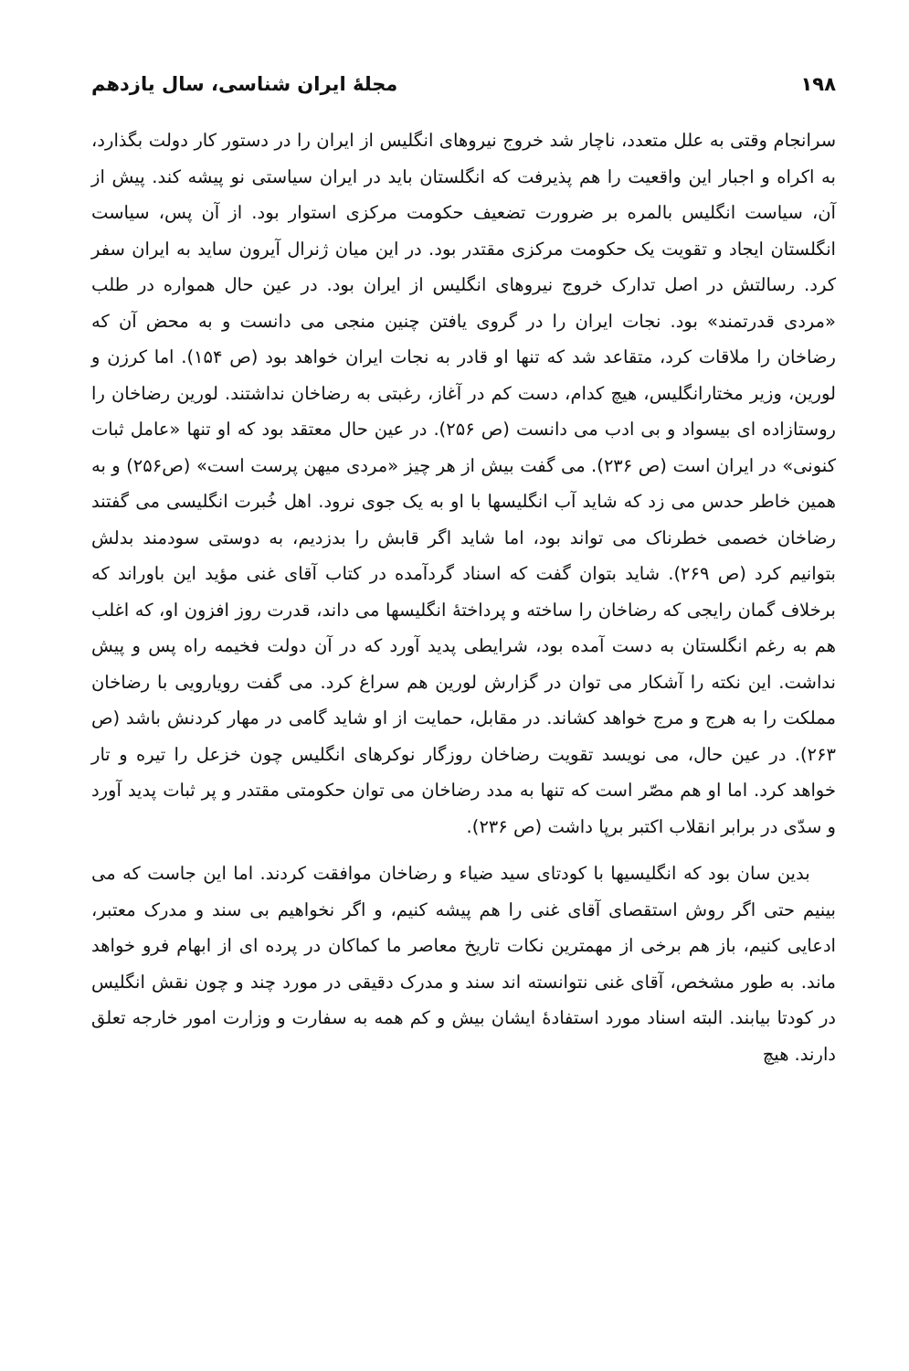۱۹۸ مجلهٔ ایران شناسی، سال یازدهم
سرانجام وقتی به علل متعدد، ناچار شد خروج نیروهای انگلیس از ایران را در دستور کار دولت بگذارد، به اکراه و اجبار این واقعیت را هم پذیرفت که انگلستان باید در ایران سیاستی نو پیشه کند. پیش از آن، سیاست انگلیس بالمره بر ضرورت تضعیف حکومت مرکزی استوار بود. از آن پس، سیاست انگلستان ایجاد و تقویت یک حکومت مرکزی مقتدر بود. در این میان ژنرال آیرون ساید به ایران سفر کرد. رسالتش در اصل تدارک خروج نیروهای انگلیس از ایران بود. در عین حال همواره در طلب «مردی قدرتمند» بود. نجات ایران را در گروی یافتن چنین منجی می دانست و به محض آن که رضاخان را ملاقات کرد، متقاعد شد که تنها او قادر به نجات ایران خواهد بود (ص ۱۵۴). اما کرزن و لورین، وزیر مختارانگلیس، هیچ کدام، دست کم در آغاز، رغبتی به رضاخان نداشتند. لورین رضاخان را روستازاده ای بیسواد و بی ادب می دانست (ص ۲۵۶). در عین حال معتقد بود که او تنها «عامل ثبات کنونی» در ایران است (ص ۲۳۶). می گفت بیش از هر چیز «مردی میهن پرست است» (ص۲۵۶) و به همین خاطر حدس می زد که شاید آب انگلیسها با او به یک جوی نرود. اهل خُبرت انگلیسی می گفتند رضاخان خصمی خطرناک می تواند بود، اما شاید اگر قابش را بدزدیم، به دوستی سودمند بدلش بتوانیم کرد (ص ۲۶۹). شاید بتوان گفت که اسناد گردآمده در کتاب آقای غنی مؤید این باوراند که برخلاف گمان رایجی که رضاخان را ساخته و پرداختهٔ انگلیسها می داند، قدرت روز افزون او، که اغلب هم به رغم انگلستان به دست آمده بود، شرایطی پدید آورد که در آن دولت فخیمه راه پس و پیش نداشت. این نکته را آشکار می توان در گزارش لورین هم سراغ کرد. می گفت رویارویی با رضاخان مملکت را به هرج و مرج خواهد کشاند. در مقابل، حمایت از او شاید گامی در مهار کردنش باشد (ص ۲۶۳). در عین حال، می نویسد تقویت رضاخان روزگار نوکرهای انگلیس چون خزعل را تیره و تار خواهد کرد. اما او هم مصّر است که تنها به مدد رضاخان می توان حکومتی مقتدر و پر ثبات پدید آورد و سدّی در برابر انقلاب اکتبر برپا داشت (ص ۲۳۶).
بدین سان بود که انگلیسیها با کودتای سید ضیاء و رضاخان موافقت کردند. اما این جاست که می بینیم حتی اگر روش استقصای آقای غنی را هم پیشه کنیم، و اگر نخواهیم بی سند و مدرک معتبر، ادعایی کنیم، باز هم برخی از مهمترین نکات تاریخ معاصر ما کماکان در پرده ای از ابهام فرو خواهد ماند. به طور مشخص، آقای غنی نتوانسته اند سند و مدرک دقیقی در مورد چند و چون نقش انگلیس در کودتا بیابند. البته اسناد مورد استفادهٔ ایشان بیش و کم همه به سفارت و وزارت امور خارجه تعلق دارند. هیچ